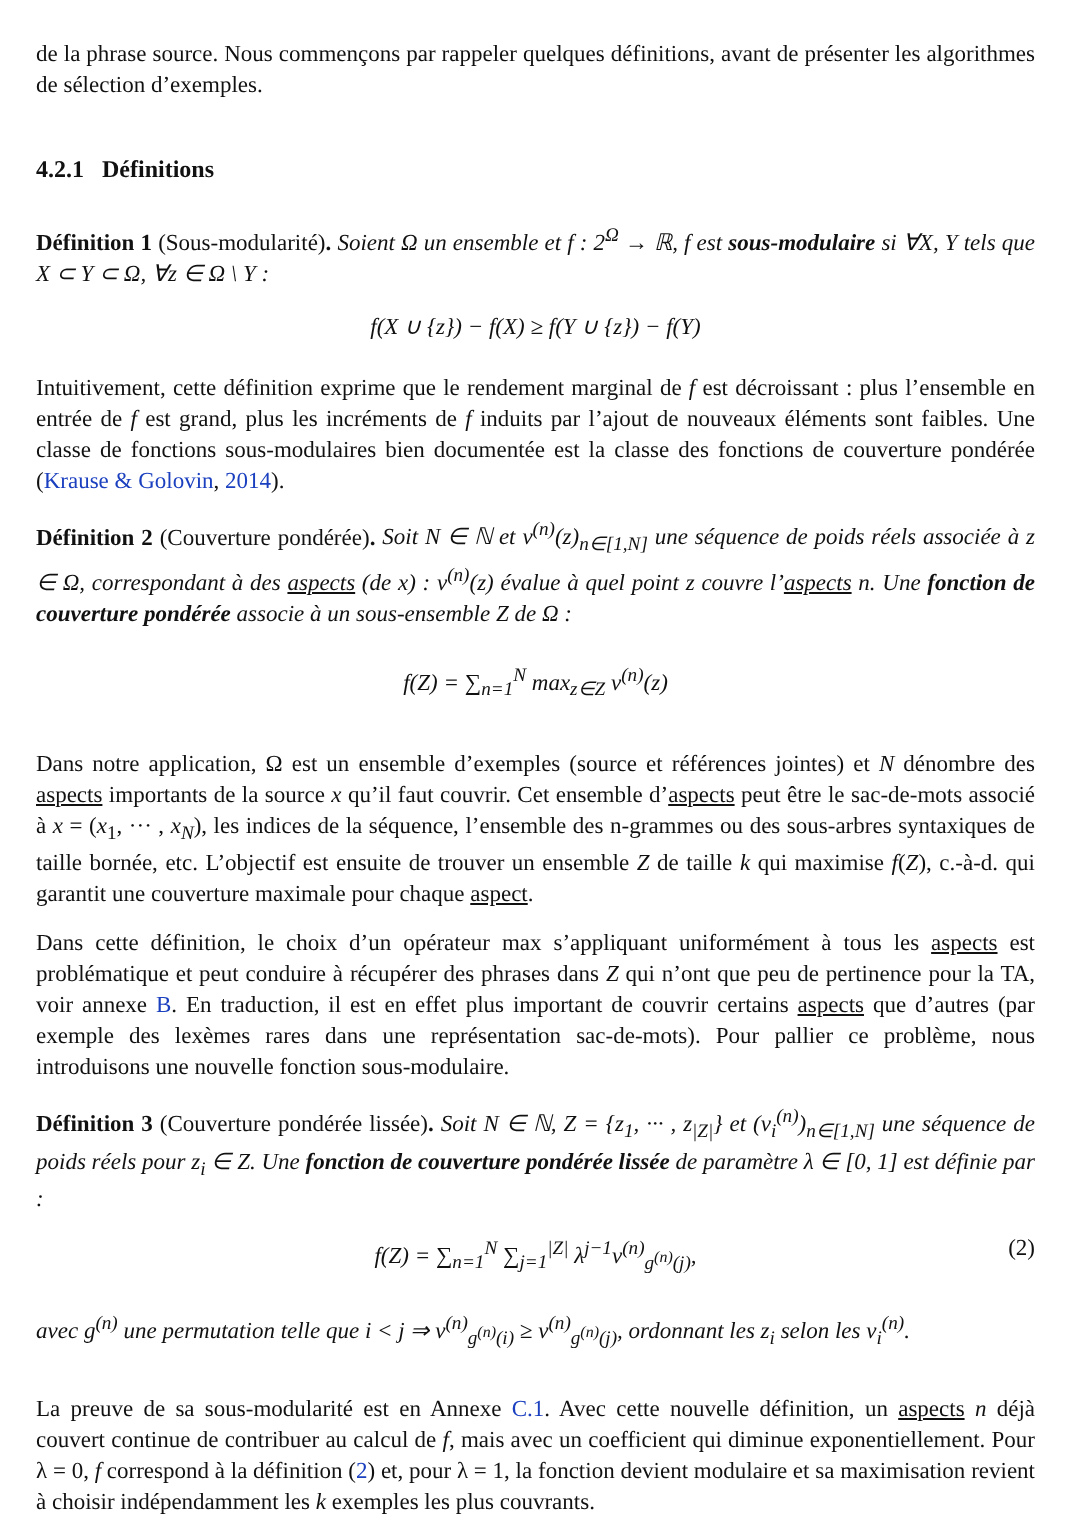de la phrase source. Nous commençons par rappeler quelques définitions, avant de présenter les algorithmes de sélection d’exemples.
4.2.1 Définitions
Définition 1 (Sous-modularité). Soient Ω un ensemble et f : 2<sup>Ω</sup> → ℝ, f est sous-modulaire si ∀X, Y tels que X ⊂ Y ⊂ Ω, ∀z ∈ Ω \ Y :
f(X ∪ {z}) − f(X) ≥ f(Y ∪ {z}) − f(Y)
Intuitivement, cette définition exprime que le rendement marginal de f est décroissant : plus l’ensemble en entrée de f est grand, plus les incréments de f induits par l’ajout de nouveaux éléments sont faibles. Une classe de fonctions sous-modulaires bien documentée est la classe des fonctions de couverture pondérée (Krause & Golovin, 2014).
Définition 2 (Couverture pondérée). Soit N ∈ ℕ et v<sup>(n)</sup>(z)<sub>n∈[1,N]</sub> une séquence de poids réels associée à z ∈ Ω, correspondant à des aspects (de x) : v<sup>(n)</sup>(z) évalue à quel point z couvre l’aspects n. Une fonction de couverture pondérée associe à un sous-ensemble Z de Ω :
f(Z) = ∑<sub>n=1</sub><sup>N</sup> max<sub>z∈Z</sub> v<sup>(n)</sup>(z)
Dans notre application, Ω est un ensemble d’exemples (source et références jointes) et N dénombre des aspects importants de la source x qu’il faut couvrir. Cet ensemble d’aspects peut être le sac-de-mots associé à x = (x<sub>1</sub>, ··· , x<sub>N</sub>), les indices de la séquence, l’ensemble des n-grammes ou des sous-arbres syntaxiques de taille bornée, etc. L’objectif est ensuite de trouver un ensemble Z de taille k qui maximise f(Z), c.-à-d. qui garantit une couverture maximale pour chaque aspect.
Dans cette définition, le choix d’un opérateur max s’appliquant uniformément à tous les aspects est problématique et peut conduire à récupérer des phrases dans Z qui n’ont que peu de pertinence pour la TA, voir annexe B. En traduction, il est en effet plus important de couvrir certains aspects que d’autres (par exemple des lexèmes rares dans une représentation sac-de-mots). Pour pallier ce problème, nous introduisons une nouvelle fonction sous-modulaire.
Définition 3 (Couverture pondérée lissée). Soit N ∈ ℕ, Z = {z<sub>1</sub>, ··· , z<sub>|Z|</sub>} et (v<sub>i</sub><sup>(n)</sup>)<sub>n∈[1,N]</sub> une séquence de poids réels pour z<sub>i</sub> ∈ Z. Une fonction de couverture pondérée lissée de paramètre λ ∈ [0, 1] est définie par :
f(Z) = ∑<sub>n=1</sub><sup>N</sup> ∑<sub>j=1</sub><sup>|Z|</sup> λ<sup>j−1</sup>v<sup>(n)</sup><sub>g<sup>(n)</sup>(j)</sub>, (2)
avec g<sup>(n)</sup> une permutation telle que i < j ⇒ v<sup>(n)</sup><sub>g<sup>(n)</sup>(i)</sub> ≥ v<sup>(n)</sup><sub>g<sup>(n)</sup>(j)</sub>, ordonnant les z<sub>i</sub> selon les v<sub>i</sub><sup>(n)</sup>.
La preuve de sa sous-modularité est en Annexe C.1. Avec cette nouvelle définition, un aspects n déjà couvert continue de contribuer au calcul de f, mais avec un coefficient qui diminue exponentiellement. Pour λ = 0, f correspond à la définition (2) et, pour λ = 1, la fonction devient modulaire et sa maximisation revient à choisir indépendamment les k exemples les plus couvrants.